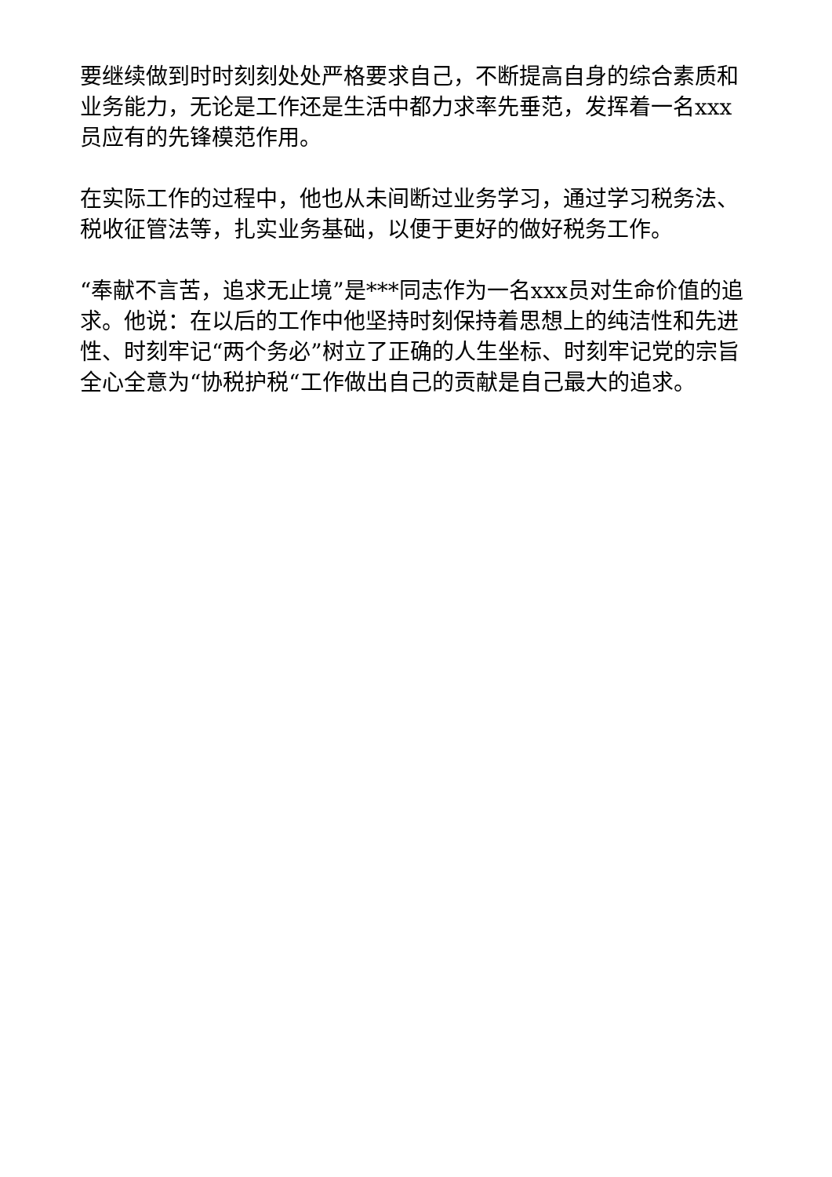要继续做到时时刻刻处处严格要求自己，不断提高自身的综合素质和业务能力，无论是工作还是生活中都力求率先垂范，发挥着一名xxx员应有的先锋模范作用。
在实际工作的过程中，他也从未间断过业务学习，通过学习税务法、税收征管法等，扎实业务基础，以便于更好的做好税务工作。
“奉献不言苦，追求无止境”是***同志作为一名xxx员对生命价值的追求。他说：在以后的工作中他坚持时刻保持着思想上的纯洁性和先进性、时刻牢记“两个务必”树立了正确的人生坐标、时刻牢记党的宗旨全心全意为“协税护税“工作做出自己的贡献是自己最大的追求。